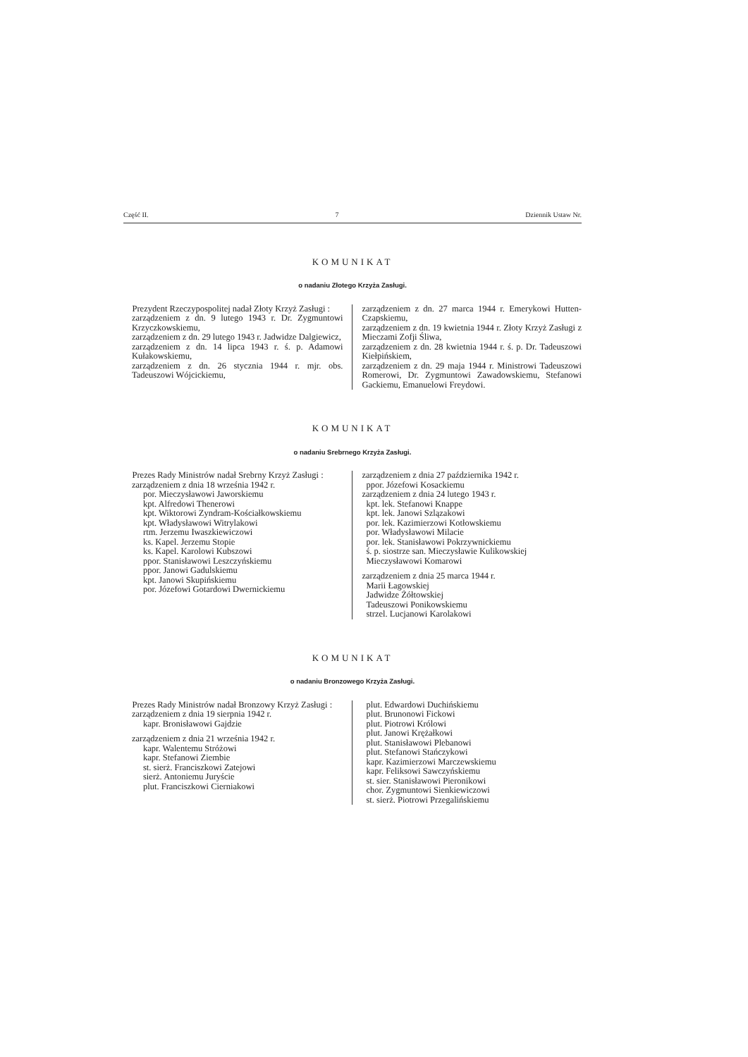Część II. 7 Dziennik Ustaw Nr.
KOMUNIKAT
o nadaniu Złotego Krzyża Zasługi.
Prezydent Rzeczypospolitej nadał Złoty Krzyż Zasługi :
zarządzeniem z dn. 9 lutego 1943 r. Dr. Zygmuntowi Krzyczkowskiemu,
zarządzeniem z dn. 29 lutego 1943 r. Jadwidze Dalgiewicz,
zarządzeniem z dn. 14 lipca 1943 r. ś. p. Adamowi Kułakowskiemu,
zarządzeniem z dn. 26 stycznia 1944 r. mjr. obs. Tadeuszowi Wójcickiemu,
zarządzeniem z dn. 27 marca 1944 r. Emerykowi Hutten-Czapskiemu,
zarządzeniem z dn. 19 kwietnia 1944 r. Złoty Krzyż Zasługi z Mieczami Zofji Śliwa,
zarządzeniem z dn. 28 kwietnia 1944 r. ś. p. Dr. Tadeuszowi Kiełpińskiem,
zarządzeniem z dn. 29 maja 1944 r. Ministrowi Tadeuszowi Romerowi, Dr. Zygmuntowi Zawadowskiemu, Stefanowi Gackiemu, Emanuelowi Freydowi.
KOMUNIKAT
o nadaniu Srebrnego Krzyża Zasługi.
Prezes Rady Ministrów nadał Srebrny Krzyż Zasługi :
zarządzeniem z dnia 18 września 1942 r.
por. Mieczysławowi Jaworskiemu
kpt. Alfredowi Thenerowi
kpt. Wiktorowi Zyndram-Kościałkowskiemu
kpt. Władysławowi Witrylakowi
rtm. Jerzemu Iwaszkiewiczowi
ks. Kapel. Jerzemu Stopie
ks. Kapel. Karolowi Kubszowi
ppor. Stanisławowi Leszczyńskiemu
ppor. Janowi Gadulskiemu
kpt. Janowi Skupińskiemu
por. Józefowi Gotardowi Dwernickiemu
zarządzeniem z dnia 27 października 1942 r.
ppor. Józefowi Kosackiemu
zarządzeniem z dnia 24 lutego 1943 r.
kpt. lek. Stefanowi Knappe
kpt. lek. Janowi Szlązakowi
por. lek. Kazimierzowi Kotłowskiemu
por. Władysławowi Milacie
por. lek. Stanisławowi Pokrzywnickiemu
ś. p. siostrze san. Mieczysławie Kulikowskiej
Mieczysławowi Komarowi
zarządzeniem z dnia 25 marca 1944 r.
Marii Łagowskiej
Jadwidze Żółtowskiej
Tadeuszowi Ponikowskiemu
strzel. Lucjanowi Karolakowi
KOMUNIKAT
o nadaniu Bronzowego Krzyża Zasługi.
Prezes Rady Ministrów nadał Bronzowy Krzyż Zasługi :
zarządzeniem z dnia 19 sierpnia 1942 r.
kapr. Bronisławowi Gajdzie
zarządzeniem z dnia 21 września 1942 r.
kapr. Walentemu Stróżowi
kapr. Stefanowi Ziembie
st. sierż. Franciszkowi Zatejowi
sierż. Antoniemu Juryście
plut. Franciszkowi Cierniakowi
plut. Edwardowi Duchińskiemu
plut. Brunonowi Fickowi
plut. Piotrowi Królowi
plut. Janowi Krężałkowi
plut. Stanisławowi Plebanowi
plut. Stefanowi Stańczykowi
kapr. Kazimierzowi Marczewskiemu
kapr. Feliksowi Sawczyńskiemu
st. sier. Stanisławowi Pieronikowi
chor. Zygmuntowi Sienkiewiczowi
st. sierż. Piotrowi Przegalińskiemu